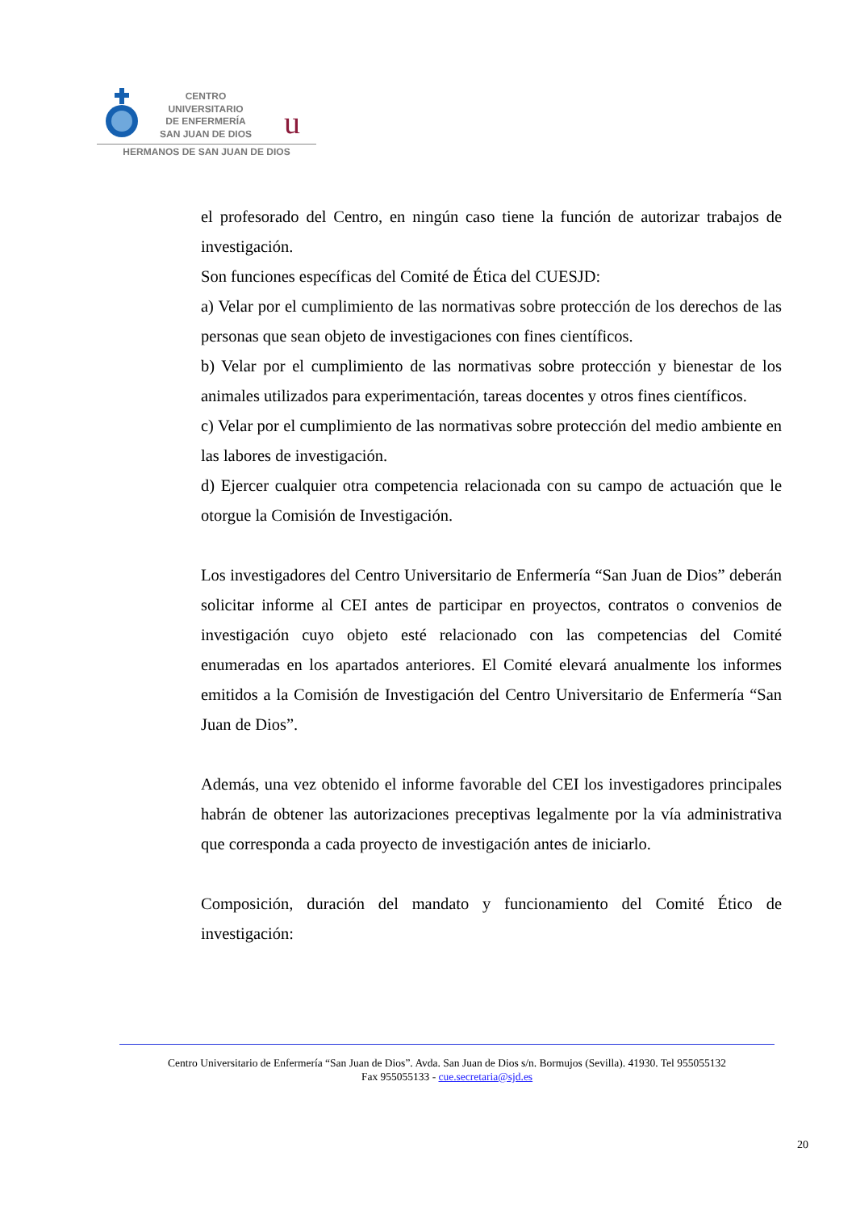u
CENTRO
UNIVERSITARIO
DE ENFERMERÍA
SAN JUAN DE DIOS
HERMANOS DE SAN JUAN DE DIOS
el profesorado del Centro, en ningún caso tiene la función de autorizar trabajos de investigación.
Son funciones específicas del Comité de Ética del CUESJD:
a) Velar por el cumplimiento de las normativas sobre protección de los derechos de las personas que sean objeto de investigaciones con fines científicos.
b) Velar por el cumplimiento de las normativas sobre protección y bienestar de los animales utilizados para experimentación, tareas docentes y otros fines científicos.
c) Velar por el cumplimiento de las normativas sobre protección del medio ambiente en las labores de investigación.
d) Ejercer cualquier otra competencia relacionada con su campo de actuación que le otorgue la Comisión de Investigación.
Los investigadores del Centro Universitario de Enfermería “San Juan de Dios” deberán solicitar informe al CEI antes de participar en proyectos, contratos o convenios de investigación cuyo objeto esté relacionado con las competencias del Comité enumeradas en los apartados anteriores. El Comité elevará anualmente los informes emitidos a la Comisión de Investigación del Centro Universitario de Enfermería “San Juan de Dios”.
Además, una vez obtenido el informe favorable del CEI los investigadores principales habrán de obtener las autorizaciones preceptivas legalmente por la vía administrativa que corresponda a cada proyecto de investigación antes de iniciarlo.
Composición, duración del mandato y funcionamiento del Comité Ético de investigación:
Centro Universitario de Enfermería “San Juan de Dios”. Avda. San Juan de Dios s/n. Bormujos (Sevilla). 41930. Tel 955055132
Fax 955055133 - cue.secretaria@sjd.es
20